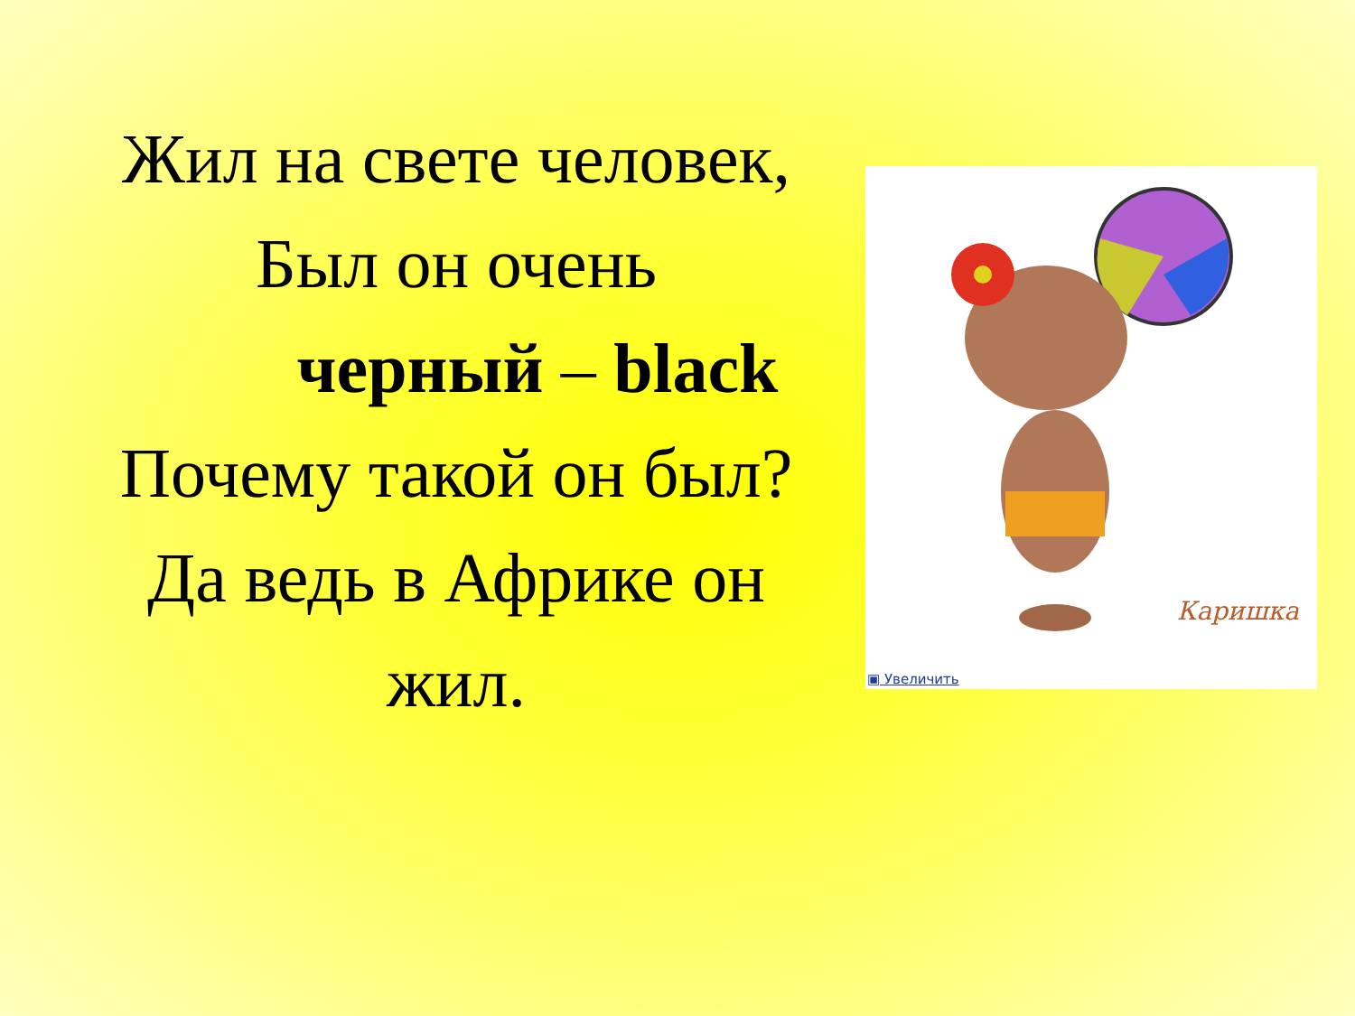Жил на свете человек,
Был он очень
черный – black
Почему такой он был?
Да ведь в Африке он
жил.
Каришка
▣ Увеличить